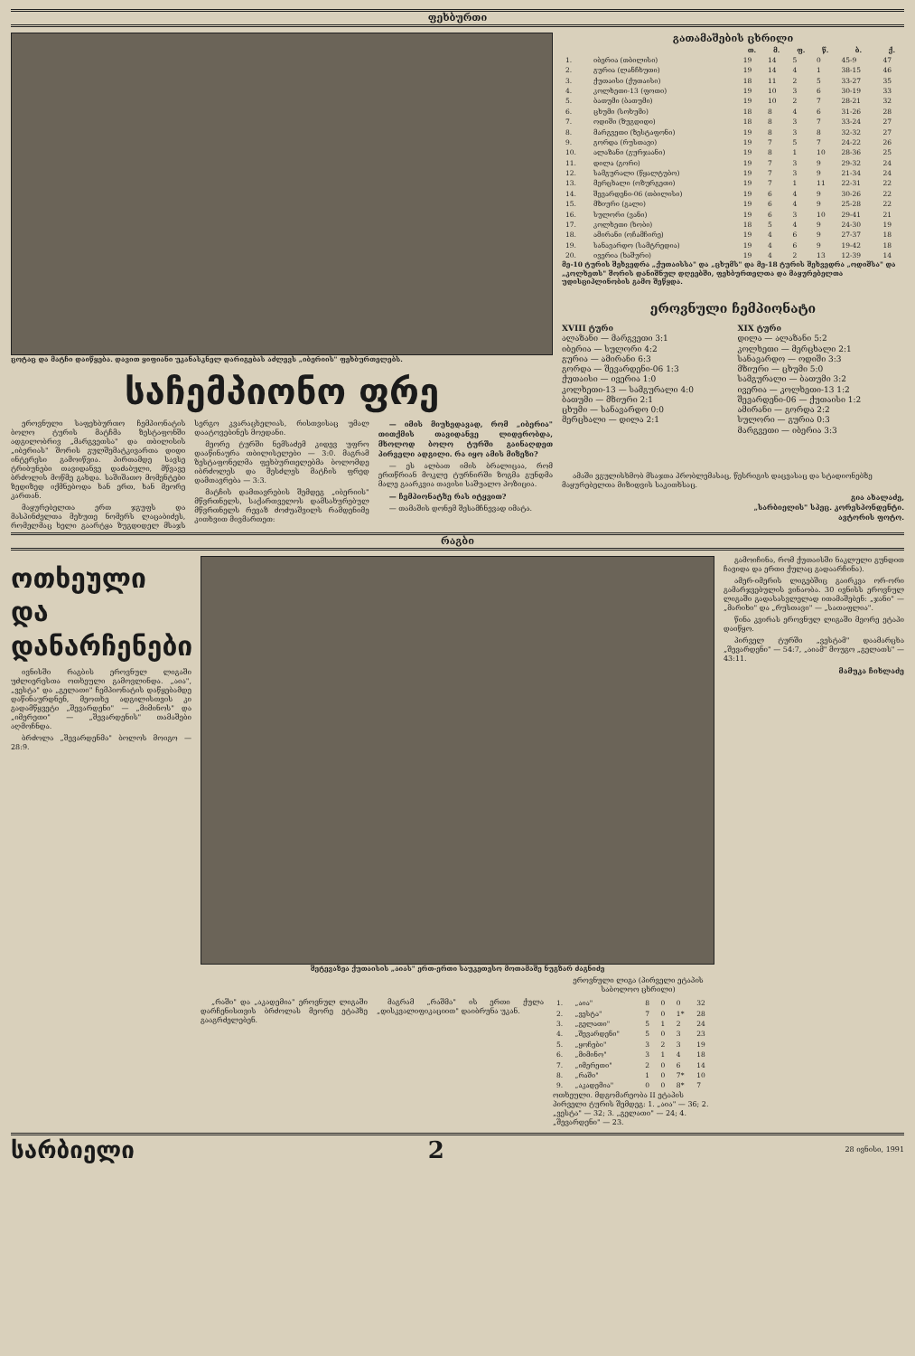ფეხბურთი
ცოტაც და მატჩი დაიწყება. დავით ყიფიანი უკანასკნელ დარიგებას აძლევს „იბერიის" ფეხბურთელებს.
საჩემპიონო ფრე
ეროვნული საფეხბურთო ჩემპიონატის ბოლო ტურის მატჩმა ზესტაფონში ადგილობრივ „მარგვეთსა" და თბილისის „იბერიას" შორის გულშემატკივართა დიდი ინტერესი გამოიწვია. პირთამდე სავსე ტრიბუნები თავიდანვე დაძაბული, მწვავე ბრძოლის მოწმე გახდა. საშიშათო მომენტები ზედიზედ იქმნებოდა ხან ერთ, ხან მეორე კართან.
მაყურებელთა ერთ ჯგუფს და მასპინძელთა მეხუთე ნომერს ლაცაბიძეს, რომელმაც ხელი გაარტყა ზუგდიდელ მსაჯს სერგო კვარაცხელიას, რისთვისაც უმალ დაატოვებინეს მოედანი.
მეორე ტურში ნემსაძემ კიდევ უფრო დააწინაურა თბილისელები — 3:0. მაგრამ ზესტაფონელმა ფეხბურთელებმა ბოლომდე იბრძოლეს და შესძლეს მატჩის ფრედ დამთავრება — 3:3.
მატჩის დამთავრების შემდეგ „იბერიის" მწვრთნელს, საქართველოს დამსახურებულ მწვრთნელს რევაზ ძოძუაშვილს რამდენიმე კითხვით მივმართეთ:
— იმის მიუხედავად, რომ „იბერია" თითქმის თავიდანვე ლიდერობდა, მხოლოდ ბოლო ტურში გაინაღდეთ პირველი ადგილი. რა იყო ამის მიზეზი?
— ეს ალბათ იმის ბრალიცაა, რომ ერთწრიან მოკლე ტურნირში ზოგმა გუნდმა მალე გაარკვია თავისი საშუალო პოზიცია.
— ჩემპიონატზე რას იტყვით?
— თამაშის დონემ შესამჩნევად იმატა.
გათამაშების ცხრილი
| | | თ. | მ. | ფ. | წ. | ბ. | ქ. |
| --- | --- | --- | --- | --- | --- | --- | --- |
| 1. | იბერია (თბილისი) | 19 | 14 | 5 | 0 | 45-9 | 47 |
| 2. | გურია (ლანჩხუთი) | 19 | 14 | 4 | 1 | 38-15 | 46 |
| 3. | ქუთაისი (ქუთაისი) | 18 | 11 | 2 | 5 | 33-27 | 35 |
| 4. | კოლხეთი-13 (ფოთი) | 19 | 10 | 3 | 6 | 30-19 | 33 |
| 5. | ბათუმი (ბათუმი) | 19 | 10 | 2 | 7 | 28-21 | 32 |
| 6. | ცხუმი (სოხუმი) | 18 | 8 | 4 | 6 | 31-26 | 28 |
| 7. | ოდიში (ზუგდიდი) | 18 | 8 | 3 | 7 | 33-24 | 27 |
| 8. | მარგვეთი (ზესტაფონი) | 19 | 8 | 3 | 8 | 32-32 | 27 |
| 9. | გორდა (რუსთავი) | 19 | 7 | 5 | 7 | 24-22 | 26 |
| 10. | ალაზანი (გურჯაანი) | 19 | 8 | 1 | 10 | 28-36 | 25 |
| 11. | დილა (გორი) | 19 | 7 | 3 | 9 | 29-32 | 24 |
| 12. | სამგურალი (წყალტუბო) | 19 | 7 | 3 | 9 | 21-34 | 24 |
| 13. | მერცხალი (ოზურგეთი) | 19 | 7 | 1 | 11 | 22-31 | 22 |
| 14. | შევარდენი-06 (თბილისი) | 19 | 6 | 4 | 9 | 30-26 | 22 |
| 15. | მზიური (გალი) | 19 | 6 | 4 | 9 | 25-28 | 22 |
| 16. | სულორი (ვანი) | 19 | 6 | 3 | 10 | 29-41 | 21 |
| 17. | კოლხეთი (ხობი) | 18 | 5 | 4 | 9 | 24-30 | 19 |
| 18. | ამირანი (ოჩამჩირე) | 19 | 4 | 6 | 9 | 27-37 | 18 |
| 19. | სანავარდო (სამტრედია) | 19 | 4 | 6 | 9 | 19-42 | 18 |
| 20. | ივერია (ხაშური) | 19 | 4 | 2 | 13 | 12-39 | 14 |
მე-10 ტურის შეხვედრა „ქუთაისსა" და „ცხუმს" და მე-18 ტურის შეხვედრა „ოდიშსა" და „კოლხეთს" შორის დანიშნულ დღეებში, ფეხბურთელთა და მაყურებელთა უდისციპლინობის გამო შეწყდა.
ეროვნული ჩემპიონატი
XVIII ტური
ალაზანი — მარგვეთი 3:1
იბერია — სულორი 4:2
გურია — ამირანი 6:3
გორდა — შევარდენი-06 1:3
ქუთაისი — ივერია 1:0
კოლხეთი-13 — სამგურალი 4:0
ბათუმი — მზიური 2:1
ცხუმი — სანავარდო 0:0
მერცხალი — დილა 2:1
XIX ტური
დილა — ალაზანი 5:2
კოლხეთი — მერცხალი 2:1
სანავარდო — ოდიში 3:3
მზიური — ცხუმი 5:0
სამგურალი — ბათუმი 3:2
ივერია — კოლხეთი-13 1:2
შევარდენი-06 — ქუთაისი 1:2
ამირანი — გორდა 2:2
სულორი — გურია 0:3
მარგვეთი — იბერია 3:3
ამაში ვგულისხმობ მსაჯთა პრობლემასაც, წესრიგის დაცვასაც და სტადიონებზე მაყურებელთა მიზიდვის საკითხსაც.
გია ახალაძე,
„სარბიელის" სპეც. კორესპონდენტი.
ავტორის ფოტო.
რაგბი
ოთხეული და დანარჩენები
ივნისში რაგბის ეროვნულ ლიგაში უძლიერესთა ოთხეული გამოვლინდა. „აია", „ვესტა" და „გელათი" ჩემპიონატის დაწყებამდე დაწინაურდნენ, მეოთხე ადგილისთვის კი გადამწყვეტი „შევარდენი" — „მიმინოს" და „იმერეთი" — „შევარდენის" თამაშები აღმოჩნდა.
ბრძოლა „შევარდენმა" ბოლოს მოიგო — 28:9.
შეტევაზეა ქუთაისის „აიას" ერთ-ერთი საუკეთესო მოთამაშე ნუგზარ ძაგნიძე
ეროვნული ლიგა (პირველი ეტაპის საბოლოო ცხრილი)
„რაში" და „აკადემია" ეროვნულ ლიგაში დარჩენისთვის ბრძოლას მეორე ეტაპზე გააგრძელებენ.
მაგრამ „რაშმა" ის ერთი ქულა „დისკვალიფიკაციით" დაიბრუნა უკან.
| 1. | „აია" | 8 | 0 | 0 | 32 |
| 2. | „ვესტა" | 7 | 0 | 1* | 28 |
| 3. | „გელათი" | 5 | 1 | 2 | 24 |
| 4. | „შევარდენი" | 5 | 0 | 3 | 23 |
| 5. | „ყოჩები" | 3 | 2 | 3 | 19 |
| 6. | „მიმინო" | 3 | 1 | 4 | 18 |
| 7. | „იმერეთი" | 2 | 0 | 6 | 14 |
| 8. | „რაში" | 1 | 0 | 7* | 10 |
| 9. | „აკადემია" | 0 | 0 | 8* | 7 |
ოთხეული. მდგომარეობა II ეტაპის პირველი ტურის შემდეგ: 1. „აია" — 36; 2. „ვესტა" — 32; 3. „გელათი" — 24; 4. „შევარდენი" — 23.
გამოიჩინა, რომ ქუთაისში ნაკლული გუნდით ჩავიდა და ერთი ქულაც გადაარჩინა).
ამერ-იმერის ლიგებშიც გაირკვა ორ-ორი გამარჯვებულის ვინაობა. 30 ივნისს ეროვნულ ლიგაში გადასასვლელად ითამაშებენ: „ჯანი" — „მარიხი" და „რუსთავი" — „სათაფლია".
წინა კვირას ეროვნულ ლიგაში მეორე ეტაპი დაიწყო.
პირველ ტურში „ვესტამ" დაამარცხა „შევარდენი" — 54:7, „აიამ" მოუგო „გელათს" — 43:11.
მამუკა ჩიხლაძე
სარბიელი 2
28 ივნისი, 1991